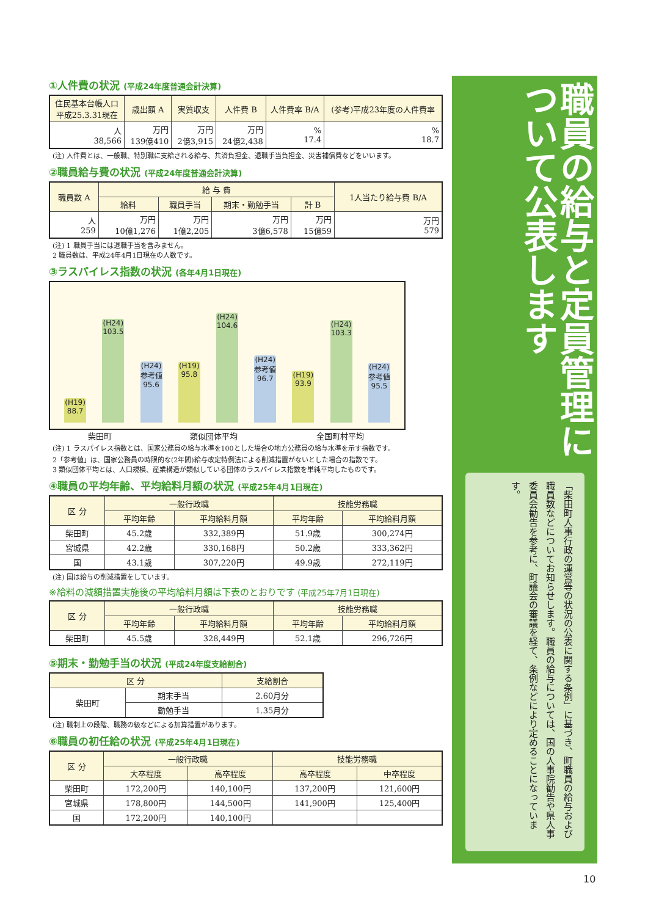①人件費の状況 (平成24年度普通会計決算)
| 住民基本台帳人口 平成25.3.31現在 | 歳出額 A | 実質収支 | 人件費 B | 人件費率 B/A | (参考)平成23年度の人件費率 |
| --- | --- | --- | --- | --- | --- |
| 人 38,566 | 万円 139億410 | 万円 2億3,915 | 万円 24億2,438 | % 17.4 | % 18.7 |
(注) 人件費とは、一般職、特別職に支給される給与、共済負担金、退職手当負担金、災害補償費などをいいます。
②職員給与費の状況 (平成24年度普通会計決算)
| 職員数 A | 給 与 費 | | | | 1人当たり給与費 B/A |
| --- | --- | --- | --- | --- | --- |
| | 給料 | 職員手当 | 期末・勤勉手当 | 計 B | |
| 人 259 | 万円 10億1,276 | 万円 1億2,205 | 万円 3億6,578 | 万円 15億59 | 万円 579 |
(注) 1 職員手当には退職手当を含みません。
2 職員数は、平成24年4月1日現在の人数です。
③ラスパイレス指数の状況 (各年4月1日現在)
(H19)
88.7
(H24)
103.5
(H24)
参考値
95.6
(H19)
95.8
(H24)
104.6
(H24)
参考値
96.7
(H19)
93.9
(H24)
103.3
(H24)
参考値
95.5
柴田町 類似団体平均 全国町村平均
(注) 1 ラスパイレス指数とは、国家公務員の給与水準を100とした場合の地方公務員の給与水準を示す指数です。
2「参考値」は、国家公務員の時限的な(2年間)給与改定特例法による削減措置がないとした場合の指数です。
3 類似団体平均とは、人口規模、産業構造が類似している団体のラスパイレス指数を単純平均したものです。
④職員の平均年齢、平均給料月額の状況 (平成25年4月1日現在)
| 区 分 | 一般行政職 | | 技能労務職 | |
| --- | --- | --- | --- | --- |
| | 平均年齢 | 平均給料月額 | 平均年齢 | 平均給料月額 |
| 柴田町 | 45.2歳 | 332,389円 | 51.9歳 | 300,274円 |
| 宮城県 | 42.2歳 | 330,168円 | 50.2歳 | 333,362円 |
| 国 | 43.1歳 | 307,220円 | 49.9歳 | 272,119円 |
(注) 国は給与の削減措置をしています。
※給料の減額措置実施後の平均給料月額は下表のとおりです (平成25年7月1日現在)
| 区 分 | 一般行政職 | | 技能労務職 | |
| --- | --- | --- | --- | --- |
| | 平均年齢 | 平均給料月額 | 平均年齢 | 平均給料月額 |
| 柴田町 | 45.5歳 | 328,449円 | 52.1歳 | 296,726円 |
⑤期末・勤勉手当の状況 (平成24年度支給割合)
| 区 分 | | 支給割合 |
| --- | --- | --- |
| 柴田町 | 期末手当 | 2.60月分 |
| | 勤勉手当 | 1.35月分 |
(注) 職制上の段階、職務の級などによる加算措置があります。
⑥職員の初任給の状況 (平成25年4月1日現在)
| 区 分 | 一般行政職 | | 技能労務職 | |
| --- | --- | --- | --- | --- |
| | 大卒程度 | 高卒程度 | 高卒程度 | 中卒程度 |
| 柴田町 | 172,200円 | 140,100円 | 137,200円 | 121,600円 |
| 宮城県 | 178,800円 | 144,500円 | 141,900円 | 125,400円 |
| 国 | 172,200円 | 140,100円 | | |
職員の給与と定員管理について公表します
「柴田町人事行政の運営等の状況の公表に関する条例」に基づき、町職員の給与および職員数などについてお知らせします。職員の給与については、国の人事院勧告や県人事委員会勧告を参考に、町議会の審議を経て、条例などにより定めることになっています。
10